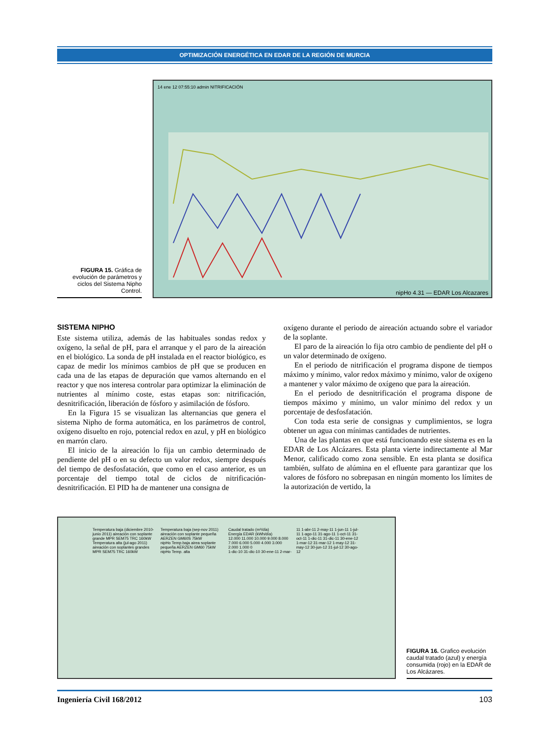OPTIMIZACIÓN ENERGÉTICA EN EDAR DE LA REGIÓN DE MURCIA
FIGURA 15. Gráfica de evolución de parámetros y ciclos del Sistema Nipho Control.
14 ene 12 07:55:10 admin NITRIFICACIÓN
nipHo 4.31 — EDAR Los Alcazares
SISTEMA NIPHO
Este sistema utiliza, además de las habituales sondas redox y oxígeno, la señal de pH, para el arranque y el paro de la aireación en el biológico. La sonda de pH instalada en el reactor biológico, es capaz de medir los mínimos cambios de pH que se producen en cada una de las etapas de depuración que vamos alternando en el reactor y que nos interesa controlar para optimizar la eliminación de nutrientes al mínimo coste, estas etapas son: nitrificación, desnitrificación, liberación de fósforo y asimilación de fósforo.
En la Figura 15 se visualizan las alternancias que genera el sistema Nipho de forma automática, en los parámetros de control, oxígeno disuelto en rojo, potencial redox en azul, y pH en biológico en marrón claro.
El inicio de la aireación lo fija un cambio determinado de pendiente del pH o en su defecto un valor redox, siempre después del tiempo de desfosfatación, que como en el caso anterior, es un porcentaje del tiempo total de ciclos de nitrificación-desnitrificación. El PID ha de mantener una consigna de
oxígeno durante el periodo de aireación actuando sobre el variador de la soplante.
El paro de la aireación lo fija otro cambio de pendiente del pH o un valor determinado de oxígeno.
En el periodo de nitrificación el programa dispone de tiempos máximo y mínimo, valor redox máximo y mínimo, valor de oxígeno a mantener y valor máximo de oxígeno que para la aireación.
En el periodo de desnitrificación el programa dispone de tiempos máximo y mínimo, un valor mínimo del redox y un porcentaje de desfosfatación.
Con toda esta serie de consignas y cumplimientos, se logra obtener un agua con mínimas cantidades de nutrientes.
Una de las plantas en que está funcionando este sistema es en la EDAR de Los Alcázares. Esta planta vierte indirectamente al Mar Menor, calificado como zona sensible. En esta planta se dosifica también, sulfato de alúmina en el efluente para garantizar que los valores de fósforo no sobrepasan en ningún momento los límites de la autorización de vertido, la
Temperatura baja (diciembre 2010-junio 2011) aireación con soplante grande MPR SEM75 TRC 160kW
Temperatura alta (jul-ago 2011) aireación con soplantes grandes MPR SEM75 TRC 160kW
Temperatura baja (sep-nov 2011) aireación con soplante pequeña AERZEN GM60S 75kW
nipHo Temp.baja airea soplante pequeña AERZEN GM60 75kW
nipHo Temp. alta
Caudal tratado (m³/día)
Energía EDAR (kWh/día)
12.000 11.000 10.000 9.000 8.000 7.000 6.000 5.000 4.000 3.000 2.000 1.000 0
1-dic-10 31-dic-10 30-ene-11 2-mar-11 1-abr-11 2-may-11 1-jun-11 1-jul-11 1-ago-11 31-ago-11 1-oct-11 31-oct-11 1-dic-11 31-dic-11 30-ene-12 1-mar-12 31-mar-12 1-may-12 31-may-12 30-jun-12 31-jul-12 30-ago-12
FIGURA 16. Grafico evolución caudal tratado (azul) y energía consumida (rojo) en la EDAR de Los Alcázares.
Ingeniería Civil 168/2012 103